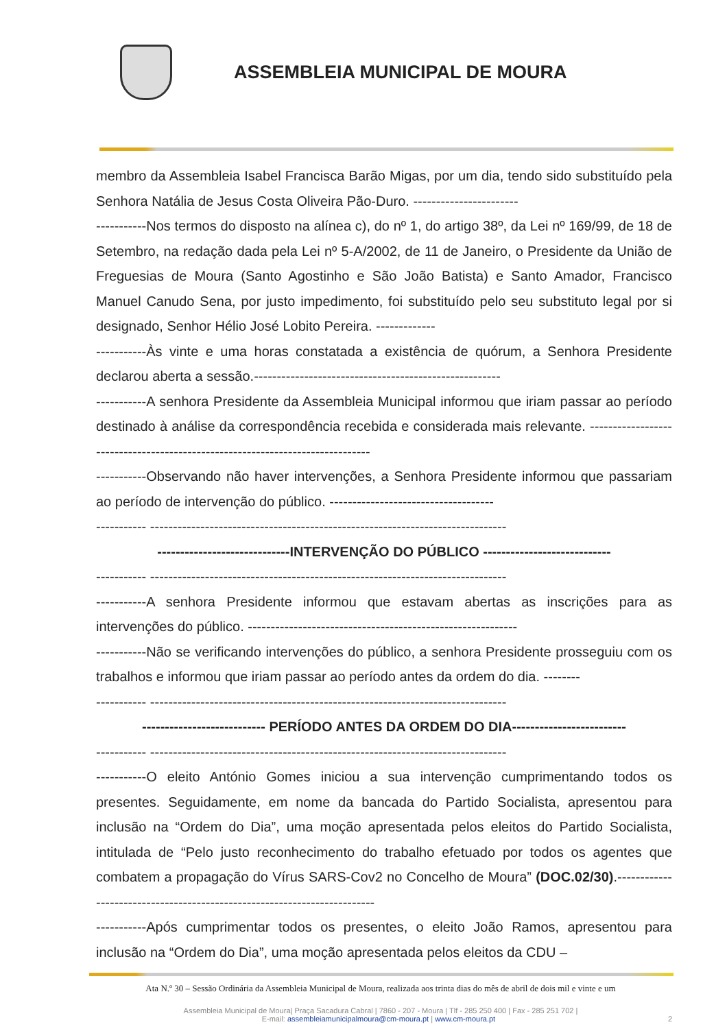ASSEMBLEIA MUNICIPAL DE MOURA
membro da Assembleia Isabel Francisca Barão Migas, por um dia, tendo sido substituído pela Senhora Natália de Jesus Costa Oliveira Pão-Duro. -----------------------
-----------Nos termos do disposto na alínea c), do nº 1, do artigo 38º, da Lei nº 169/99, de 18 de Setembro, na redação dada pela Lei nº 5-A/2002, de 11 de Janeiro, o Presidente da União de Freguesias de Moura (Santo Agostinho e São João Batista) e Santo Amador, Francisco Manuel Canudo Sena, por justo impedimento, foi substituído pelo seu substituto legal por si designado, Senhor Hélio José Lobito Pereira. -------------
-----------Às vinte e uma horas constatada a existência de quórum, a Senhora Presidente declarou aberta a sessão.------------------------------------------------------
-----------A senhora Presidente da Assembleia Municipal informou que iriam passar ao período destinado à análise da correspondência recebida e considerada mais relevante. ------------------------------------------------------------------------------
-----------Observando não haver intervenções, a Senhora Presidente informou que passariam ao período de intervenção do público. ------------------------------------
----------- ------------------------------------------------------------------------------
-----------------------------INTERVENÇÃO DO PÚBLICO ----------------------------
----------- ------------------------------------------------------------------------------
-----------A senhora Presidente informou que estavam abertas as inscrições para as intervenções do público. -----------------------------------------------------------
-----------Não se verificando intervenções do público, a senhora Presidente prosseguiu com os trabalhos e informou que iriam passar ao período antes da ordem do dia. --------
----------- ------------------------------------------------------------------------------
--------------------------- PERÍODO ANTES DA ORDEM DO DIA-------------------------
----------- ------------------------------------------------------------------------------
-----------O eleito António Gomes iniciou a sua intervenção cumprimentando todos os presentes. Seguidamente, em nome da bancada do Partido Socialista, apresentou para inclusão na “Ordem do Dia”, uma moção apresentada pelos eleitos do Partido Socialista, intitulada de “Pelo justo reconhecimento do trabalho efetuado por todos os agentes que combatem a propagação do Vírus SARS-Cov2 no Concelho de Moura” (DOC.02/30).-------------------------------------------------------------------------
-----------Após cumprimentar todos os presentes, o eleito João Ramos, apresentou para inclusão na “Ordem do Dia”, uma moção apresentada pelos eleitos da CDU –
Ata N.º 30 – Sessão Ordinária da Assembleia Municipal de Moura, realizada aos trinta dias do mês de abril de dois mil e vinte e um
Assembleia Municipal de Moura| Praça Sacadura Cabral | 7860 - 207 - Moura | Tlf - 285 250 400 | Fax - 285 251 702 |
E-mail: assembleiamunicipalmoura@cm-moura.pt | www.cm-moura.pt 2